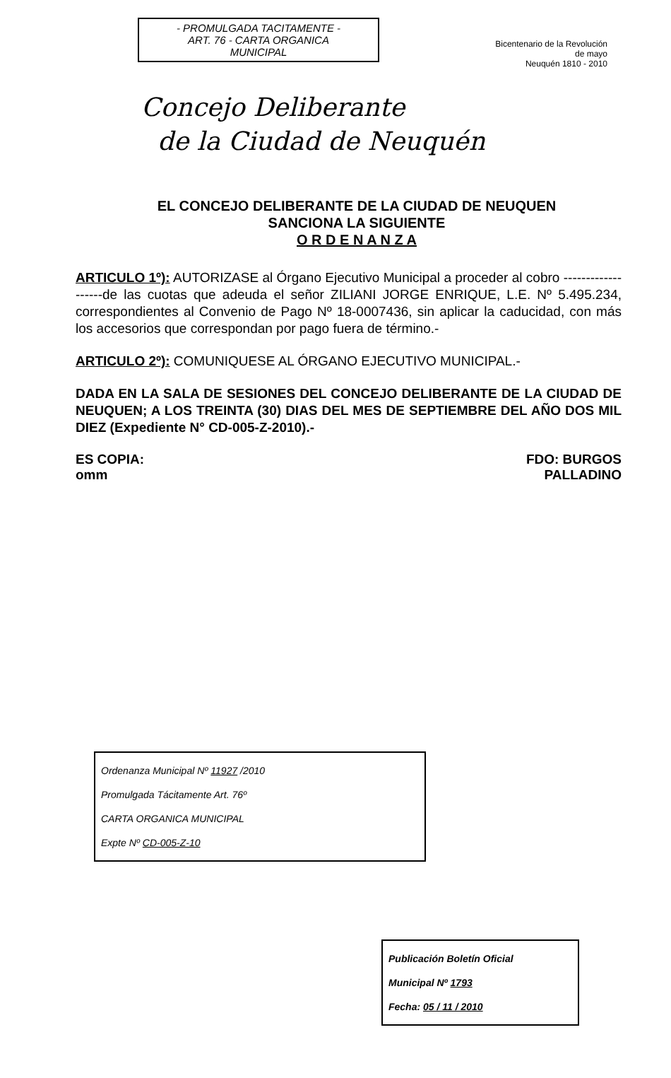- PROMULGADA TACITAMENTE -
ART. 76 - CARTA ORGANICA
MUNICIPAL
Bicentenario de la Revolución de mayo
Neuquén 1810 - 2010
Concejo Deliberante
de la Ciudad de Neuquén
EL CONCEJO DELIBERANTE DE LA CIUDAD DE NEUQUEN
SANCIONA LA SIGUIENTE
O R D E N A N Z A
ARTICULO 1º): AUTORIZASE al Órgano Ejecutivo Municipal a proceder al cobro -------------------de las cuotas que adeuda el señor ZILIANI JORGE ENRIQUE, L.E. Nº 5.495.234, correspondientes al Convenio de Pago Nº 18-0007436, sin aplicar la caducidad, con más los accesorios que correspondan por pago fuera de término.-
ARTICULO 2º): COMUNIQUESE AL ÓRGANO EJECUTIVO MUNICIPAL.-
DADA EN LA SALA DE SESIONES DEL CONCEJO DELIBERANTE DE LA CIUDAD DE NEUQUEN; A LOS TREINTA (30) DIAS DEL MES DE SEPTIEMBRE DEL AÑO DOS MIL DIEZ (Expediente N° CD-005-Z-2010).-
ES COPIA:
omm
FDO: BURGOS
PALLADINO
Ordenanza Municipal Nº 11927 /2010
Promulgada Tácitamente Art. 76º
CARTA ORGANICA MUNICIPAL
Expte Nº CD-005-Z-10
Publicación Boletín Oficial
Municipal Nº 1793
Fecha: 05 / 11 / 2010